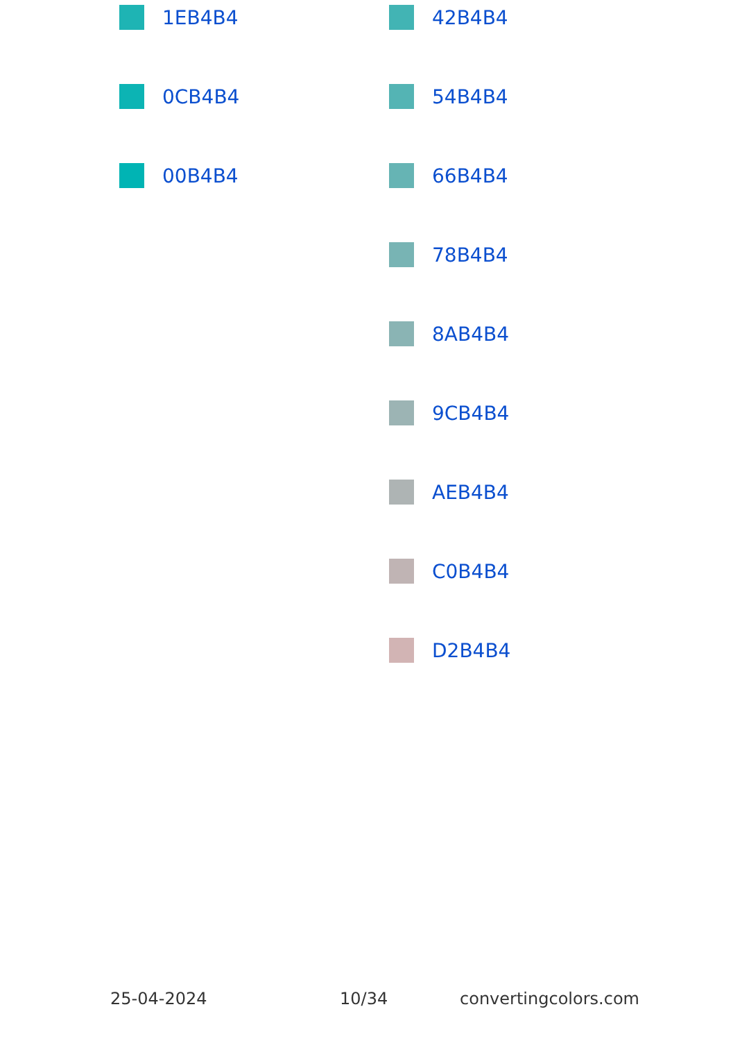1EB4B4
0CB4B4
00B4B4
42B4B4
54B4B4
66B4B4
78B4B4
8AB4B4
9CB4B4
AEB4B4
C0B4B4
D2B4B4
25-04-2024 10/34 convertingcolors.com